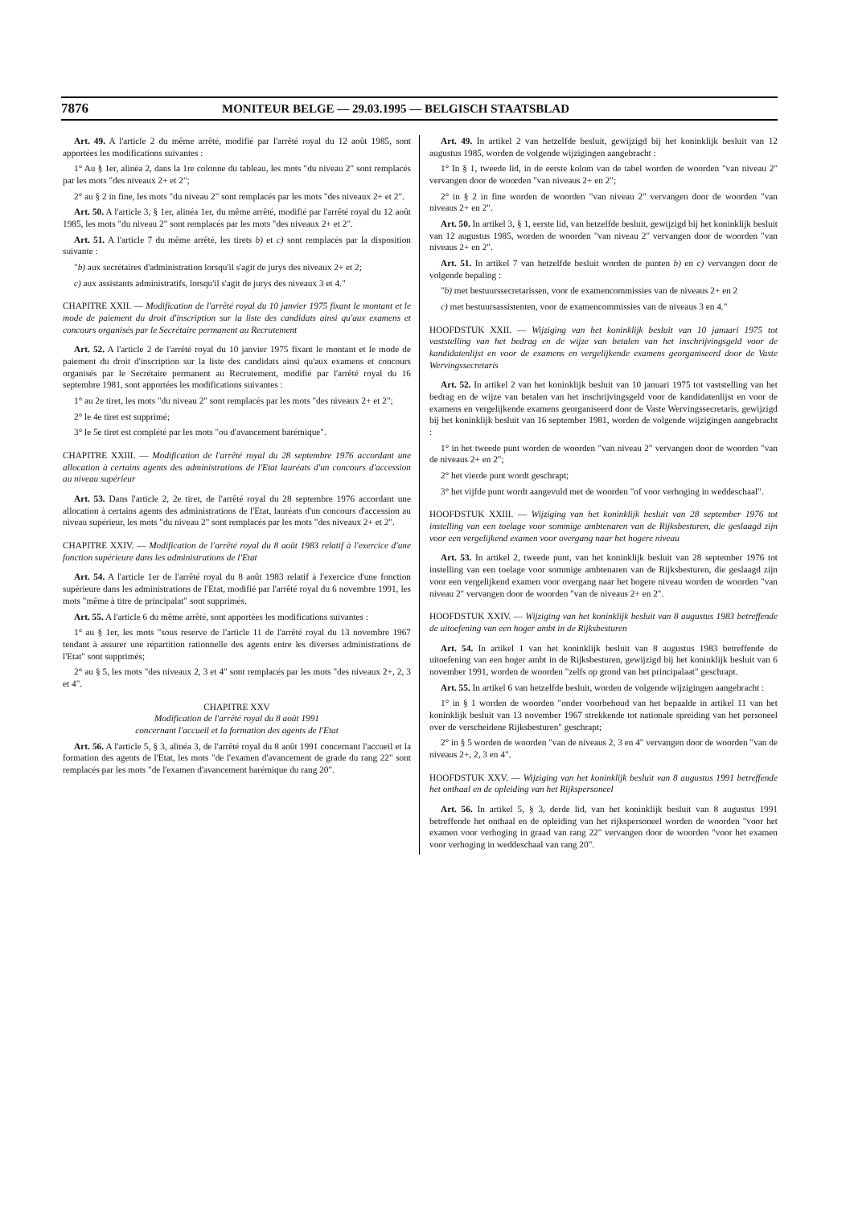7876 MONITEUR BELGE — 29.03.1995 — BELGISCH STAATSBLAD
Art. 49. A l'article 2 du même arrêté, modifié par l'arrêté royal du 12 août 1985, sont apportées les modifications suivantes :
1° Au § 1er, alinéa 2, dans la 1re colonne du tableau, les mots "du niveau 2" sont remplacés par les mots "des niveaux 2+ et 2";
2° au § 2 in fine, les mots "du niveau 2" sont remplacés par les mots "des niveaux 2+ et 2".
Art. 50. A l'article 3, § 1er, alinéa 1er, du même arrêté, modifié par l'arrêté royal du 12 août 1985, les mots "du niveau 2" sont remplacés par les mots "des niveaux 2+ et 2".
Art. 51. A l'article 7 du même arrêté, les tirets b) et c) sont remplacés par la disposition suivante :
"b) aux secrétaires d'administration lorsqu'il s'agit de jurys des niveaux 2+ et 2;
c) aux assistants administratifs, lorsqu'il s'agit de jurys des niveaux 3 et 4."
CHAPITRE XXII. — Modification de l'arrêté royal du 10 janvier 1975 fixant le montant et le mode de paiement du droit d'inscription sur la liste des candidats ainsi qu'aux examens et concours organisés par le Secrétaire permanent au Recrutement
Art. 52. A l'article 2 de l'arrêté royal du 10 janvier 1975 fixant le montant et le mode de paiement du droit d'inscription sur la liste des candidats ainsi qu'aux examens et concours organisés par le Secrétaire permanent au Recrutement, modifié par l'arrêté royal du 16 septembre 1981, sont apportées les modifications suivantes :
1° au 2e tiret, les mots "du niveau 2" sont remplacés par les mots "des niveaux 2+ et 2";
2° le 4e tiret est supprimé;
3° le 5e tiret est complété par les mots "ou d'avancement barémique".
CHAPITRE XXIII. — Modification de l'arrêté royal du 28 septembre 1976 accordant une allocation à certains agents des administrations de l'Etat lauréats d'un concours d'accession au niveau supérieur
Art. 53. Dans l'article 2, 2e tiret, de l'arrêté royal du 28 septembre 1976 accordant une allocation à certains agents des administrations de l'Etat, lauréats d'un concours d'accession au niveau supérieur, les mots "du niveau 2" sont remplacés par les mots "des niveaux 2+ et 2".
CHAPITRE XXIV. — Modification de l'arrêté royal du 8 août 1983 relatif à l'exercice d'une fonction supérieure dans les administrations de l'Etat
Art. 54. A l'article 1er de l'arrêté royal du 8 août 1983 relatif à l'exercice d'une fonction supérieure dans les administrations de l'Etat, modifié par l'arrêté royal du 6 novembre 1991, les mots "même à titre de principalat" sont supprimés.
Art. 55. A l'article 6 du même arrêté, sont apportées les modifications suivantes :
1° au § 1er, les mots "sous reserve de l'article 11 de l'arrêté royal du 13 novembre 1967 tendant à assurer une répartition rationnelle des agents entre les diverses administrations de l'Etat" sont supprimés;
2° au § 5, les mots "des niveaux 2, 3 et 4" sont remplacés par les mots "des niveaux 2+, 2, 3 et 4".
CHAPITRE XXV
Modification de l'arrêté royal du 8 août 1991
concernant l'accueil et la formation des agents de l'Etat
Art. 56. A l'article 5, § 3, alinéa 3, de l'arrêté royal du 8 août 1991 concernant l'accueil et la formation des agents de l'Etat, les mots "de l'examen d'avancement de grade du rang 22" sont remplacés par les mots "de l'examen d'avancement barémique du rang 20".
Art. 49. In artikel 2 van hetzelfde besluit, gewijzigd bij het koninklijk besluit van 12 augustus 1985, worden de volgende wijzigingen aangebracht :
1° In § 1, tweede lid, in de eerste kolom van de tabel worden de woorden "van niveau 2" vervangen door de woorden "van niveaus 2+ en 2";
2° in § 2 in fine worden de woorden "van niveau 2" vervangen door de woorden "van niveaus 2+ en 2".
Art. 50. In artikel 3, § 1, eerste lid, van hetzelfde besluit, gewijzigd bij het koninklijk besluit van 12 augustus 1985, worden de woorden "van niveau 2" vervangen door de woorden "van niveaus 2+ en 2".
Art. 51. In artikel 7 van hetzelfde besluit worden de punten b) en c) vervangen door de volgende bepaling :
"b) met bestuurssecretarissen, voor de examencommissies van de niveaus 2+ en 2
c) met bestuursassistenten, voor de examencommissies van de niveaus 3 en 4."
HOOFDSTUK XXII. — Wijziging van het koninklijk besluit van 10 januari 1975 tot vaststelling van het bedrag en de wijze van betalen van het inschrijvingsgeld voor de kandidatenlijst en voor de examens en vergelijkende examens georganiseerd door de Vaste Wervingssecretaris
Art. 52. In artikel 2 van het koninklijk besluit van 10 januari 1975 tot vaststelling van het bedrag en de wijze van betalen van het inschrijvingsgeld voor de kandidatenlijst en voor de examens en vergelijkende examens georganiseerd door de Vaste Wervingssecretaris, gewijzigd bij het koninklijk besluit van 16 september 1981, worden de volgende wijzigingen aangebracht :
1° in het tweede punt worden de woorden "van niveau 2" vervangen door de woorden "van de niveaus 2+ en 2";
2° het vierde punt wordt geschrapt;
3° het vijfde punt wordt aangevuld met de woorden "of voor verhoging in weddeschaal".
HOOFDSTUK XXIII. — Wijziging van het koninklijk besluit van 28 september 1976 tot instelling van een toelage voor sommige ambtenaren van de Rijksbesturen, die geslaagd zijn voor een vergelijkend examen voor overgang naar het hogere niveau
Art. 53. In artikel 2, tweede punt, van het koninklijk besluit van 28 september 1976 tot instelling van een toelage voor sommige ambtenaren van de Rijksbesturen, die geslaagd zijn voor een vergelijkend examen voor overgang naar het hogere niveau worden de woorden "van niveau 2" vervangen door de woorden "van de niveaus 2+ en 2".
HOOFDSTUK XXIV. — Wijziging van het koninklijk besluit van 8 augustus 1983 betreffende de uitoefening van een hoger ambt in de Rijksbesturen
Art. 54. In artikel 1 van het koninklijk besluit van 8 augustus 1983 betreffende de uitoefening van een hoger ambt in de Rijksbesturen, gewijzigd bij het koninklijk besluit van 6 november 1991, worden de woorden "zelfs op grond van het principalaat" geschrapt.
Art. 55. In artikel 6 van hetzelfde besluit, worden de volgende wijzigingen aangebracht :
1° in § 1 worden de woorden "onder voorbehoud van het bepaalde in artikel 11 van het koninklijk besluit van 13 november 1967 strekkende tot nationale spreiding van het personeel over de verscheidene Rijksbesturen" geschrapt;
2° in § 5 worden de woorden "van de niveaus 2, 3 en 4" vervangen door de woorden "van de niveaus 2+, 2, 3 en 4".
HOOFDSTUK XXV. — Wijziging van het koninklijk besluit van 8 augustus 1991 betreffende het onthaal en de opleiding van het Rijkspersoneel
Art. 56. In artikel 5, § 3, derde lid, van het koninklijk besluit van 8 augustus 1991 betreffende het onthaal en de opleiding van het rijkspersoneel worden de woorden "voor het examen voor verhoging in graad van rang 22" vervangen door de woorden "voor het examen voor verhoging in weddeschaal van rang 20".